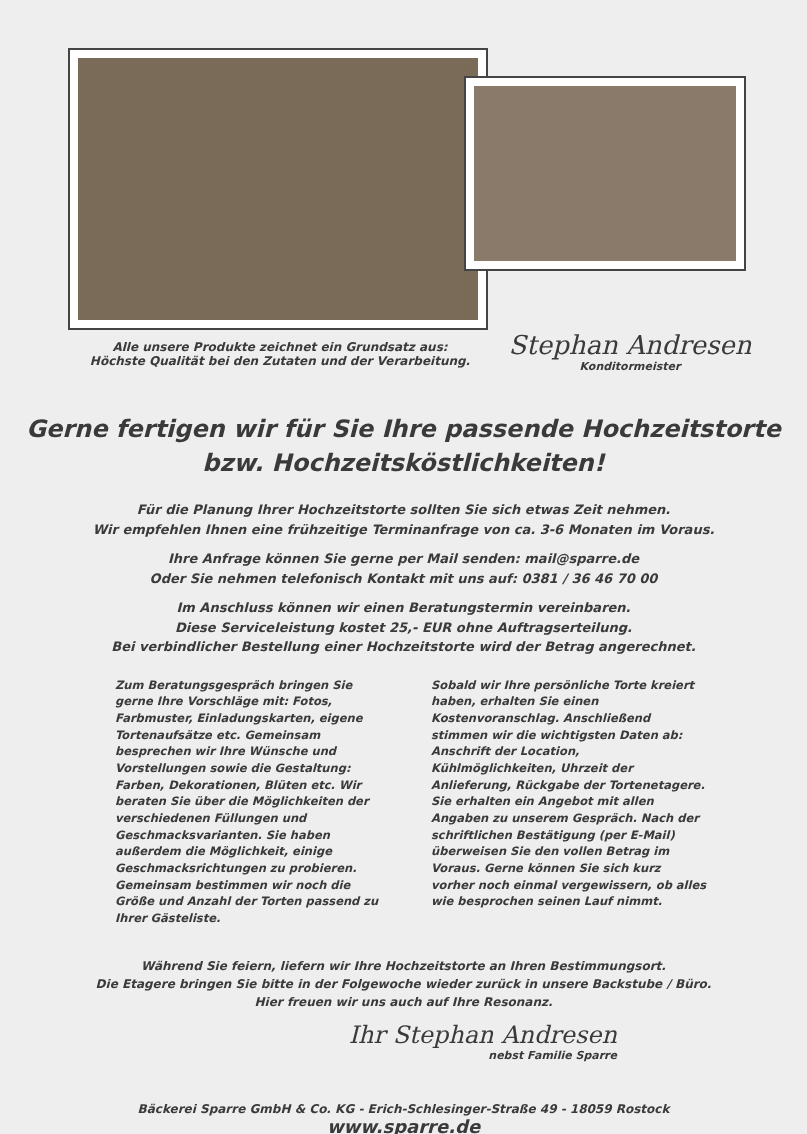Alle unsere Produkte zeichnet ein Grundsatz aus:
Höchste Qualität bei den Zutaten und der Verarbeitung.
Stephan Andresen
Konditormeister
Gerne fertigen wir für Sie Ihre passende Hochzeitstorte
bzw. Hochzeitsköstlichkeiten!
Für die Planung Ihrer Hochzeitstorte sollten Sie sich etwas Zeit nehmen.
Wir empfehlen Ihnen eine frühzeitige Terminanfrage von ca. 3-6 Monaten im Voraus.
Ihre Anfrage können Sie gerne per Mail senden: mail@sparre.de
Oder Sie nehmen telefonisch Kontakt mit uns auf: 0381 / 36 46 70 00
Im Anschluss können wir einen Beratungstermin vereinbaren.
Diese Serviceleistung kostet 25,- EUR ohne Auftragserteilung.
Bei verbindlicher Bestellung einer Hochzeitstorte wird der Betrag angerechnet.
Zum Beratungsgespräch bringen Sie gerne Ihre Vorschläge mit: Fotos, Farbmuster, Einladungskarten, eigene Tortenaufsätze etc. Gemeinsam besprechen wir Ihre Wünsche und Vorstellungen sowie die Gestaltung: Farben, Dekorationen, Blüten etc. Wir beraten Sie über die Möglichkeiten der verschiedenen Füllungen und Geschmacksvarianten. Sie haben außerdem die Möglichkeit, einige Geschmacksrichtungen zu probieren. Gemeinsam bestimmen wir noch die Größe und Anzahl der Torten passend zu Ihrer Gästeliste.
Sobald wir Ihre persönliche Torte kreiert haben, erhalten Sie einen Kostenvoranschlag. Anschließend stimmen wir die wichtigsten Daten ab: Anschrift der Location, Kühlmöglichkeiten, Uhrzeit der Anlieferung, Rückgabe der Tortenetagere. Sie erhalten ein Angebot mit allen Angaben zu unserem Gespräch. Nach der schriftlichen Bestätigung (per E-Mail) überweisen Sie den vollen Betrag im Voraus. Gerne können Sie sich kurz vorher noch einmal vergewissern, ob alles wie besprochen seinen Lauf nimmt.
Während Sie feiern, liefern wir Ihre Hochzeitstorte an Ihren Bestimmungsort.
Die Etagere bringen Sie bitte in der Folgewoche wieder zurück in unsere Backstube / Büro.
Hier freuen wir uns auch auf Ihre Resonanz.
Ihr Stephan Andresen
nebst Familie Sparre
Bäckerei Sparre GmbH & Co. KG - Erich-Schlesinger-Straße 49 - 18059 Rostock
www.sparre.de